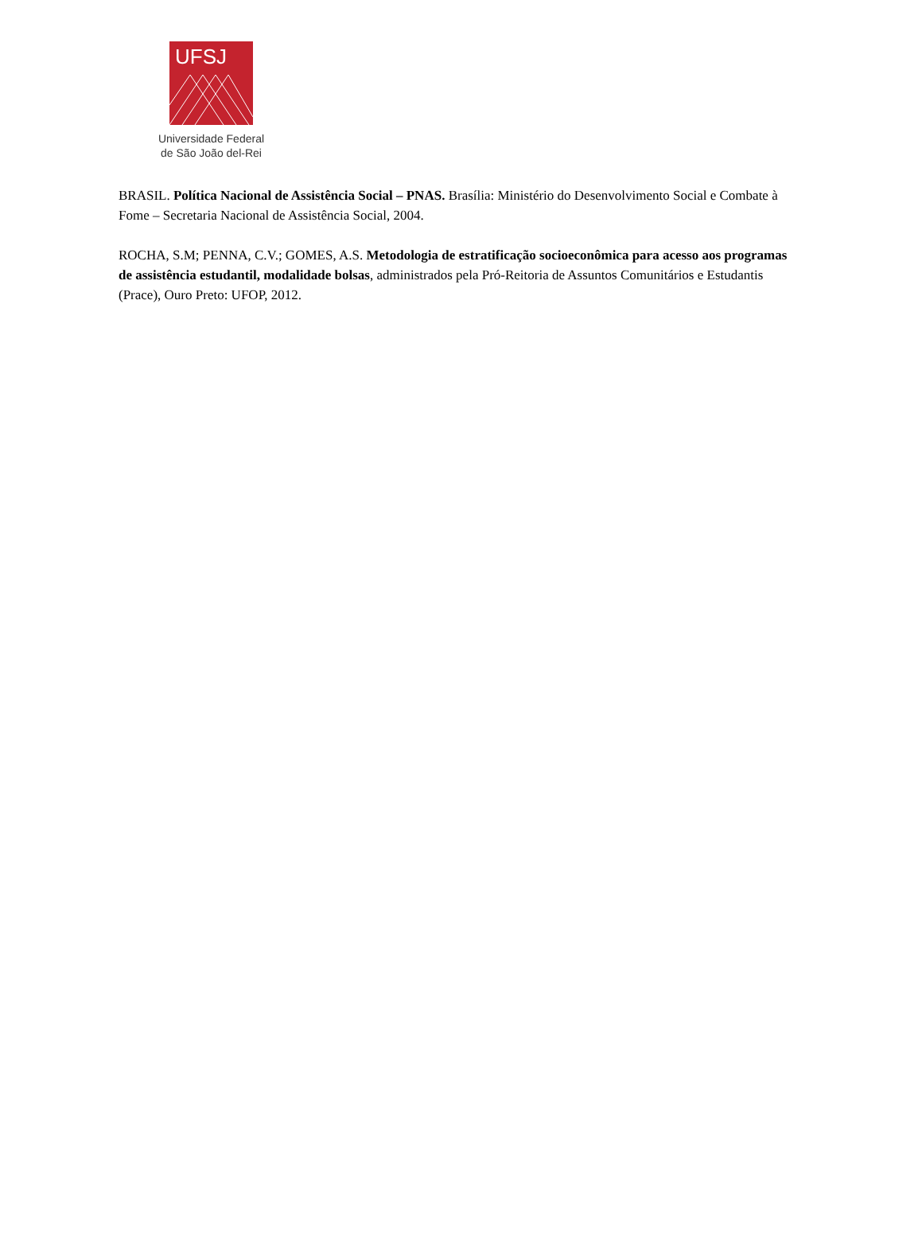UFSJ
Universidade Federal
de São João del-Rei
BRASIL. Política Nacional de Assistência Social – PNAS. Brasília: Ministério do Desenvolvimento Social e Combate à Fome – Secretaria Nacional de Assistência Social, 2004.
ROCHA, S.M; PENNA, C.V.; GOMES, A.S. Metodologia de estratificação socioeconômica para acesso aos programas de assistência estudantil, modalidade bolsas, administrados pela Pró-Reitoria de Assuntos Comunitários e Estudantis (Prace), Ouro Preto: UFOP, 2012.